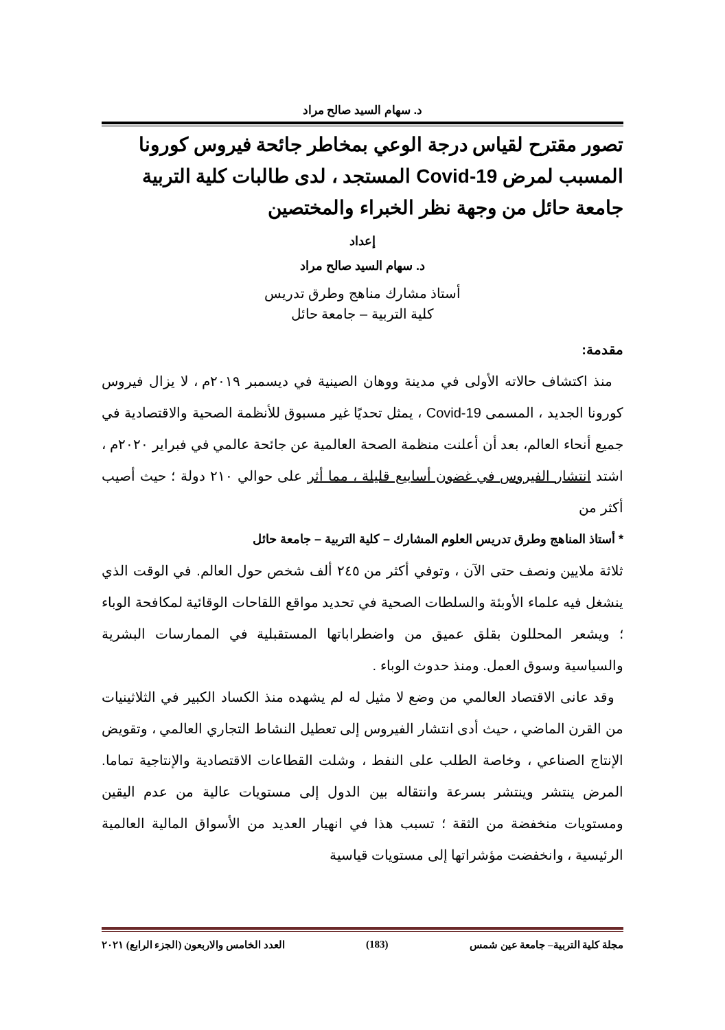د. سهام السيد صالح مراد
تصور مقترح لقياس درجة الوعي بمخاطر جائحة فيروس كورونا المسبب لمرض Covid-19 المستجد ، لدى طالبات كلية التربية جامعة حائل من وجهة نظر الخبراء والمختصين
إعداد
د. سهام السيد صالح مراد
أستاذ مشارك مناهج وطرق تدريس
كلية التربية – جامعة حائل
مقدمة:
منذ اكتشاف حالاته الأولى في مدينة ووهان الصينية في ديسمبر ٢٠١٩م ، لا يزال فيروس كورونا الجديد ، المسمى Covid-19 ، يمثل تحديًا غير مسبوق للأنظمة الصحية والاقتصادية في جميع أنحاء العالم، بعد أن أعلنت منظمة الصحة العالمية عن جائحة عالمي في فبراير ٢٠٢٠م ، اشتد انتشار الفيروس في غضون أسابيع قليلة ، مما أثر على حوالي ٢١٠ دولة ؛ حيث أصيب أكثر من
* أستاذ المناهج وطرق تدريس العلوم المشارك – كلية التربية – جامعة حائل
ثلاثة ملايين ونصف حتى الآن ، وتوفي أكثر من ٢٤٥ ألف شخص حول العالم. في الوقت الذي ينشغل فيه علماء الأوبئة والسلطات الصحية في تحديد مواقع اللقاحات الوقائية لمكافحة الوباء ؛ ويشعر المحللون بقلق عميق من واضطراباتها المستقبلية في الممارسات البشرية والسياسية وسوق العمل. ومنذ حدوث الوباء .
وقد عانى الاقتصاد العالمي من وضع لا مثيل له لم يشهده منذ الكساد الكبير في الثلاثينيات من القرن الماضي ، حيث أدى انتشار الفيروس إلى تعطيل النشاط التجاري العالمي ، وتقويض الإنتاج الصناعي ، وخاصة الطلب على النفط ، وشلت القطاعات الاقتصادية والإنتاجية تماما. المرض ينتشر وينتشر بسرعة وانتقاله بين الدول إلى مستويات عالية من عدم اليقين ومستويات منخفضة من الثقة ؛ تسبب هذا في انهيار العديد من الأسواق المالية العالمية الرئيسية ، وانخفضت مؤشراتها إلى مستويات قياسية
مجلة كلية التربية– جامعة عين شمس (183) العدد الخامس والاربعون (الجزء الرابع) ٢٠٢١